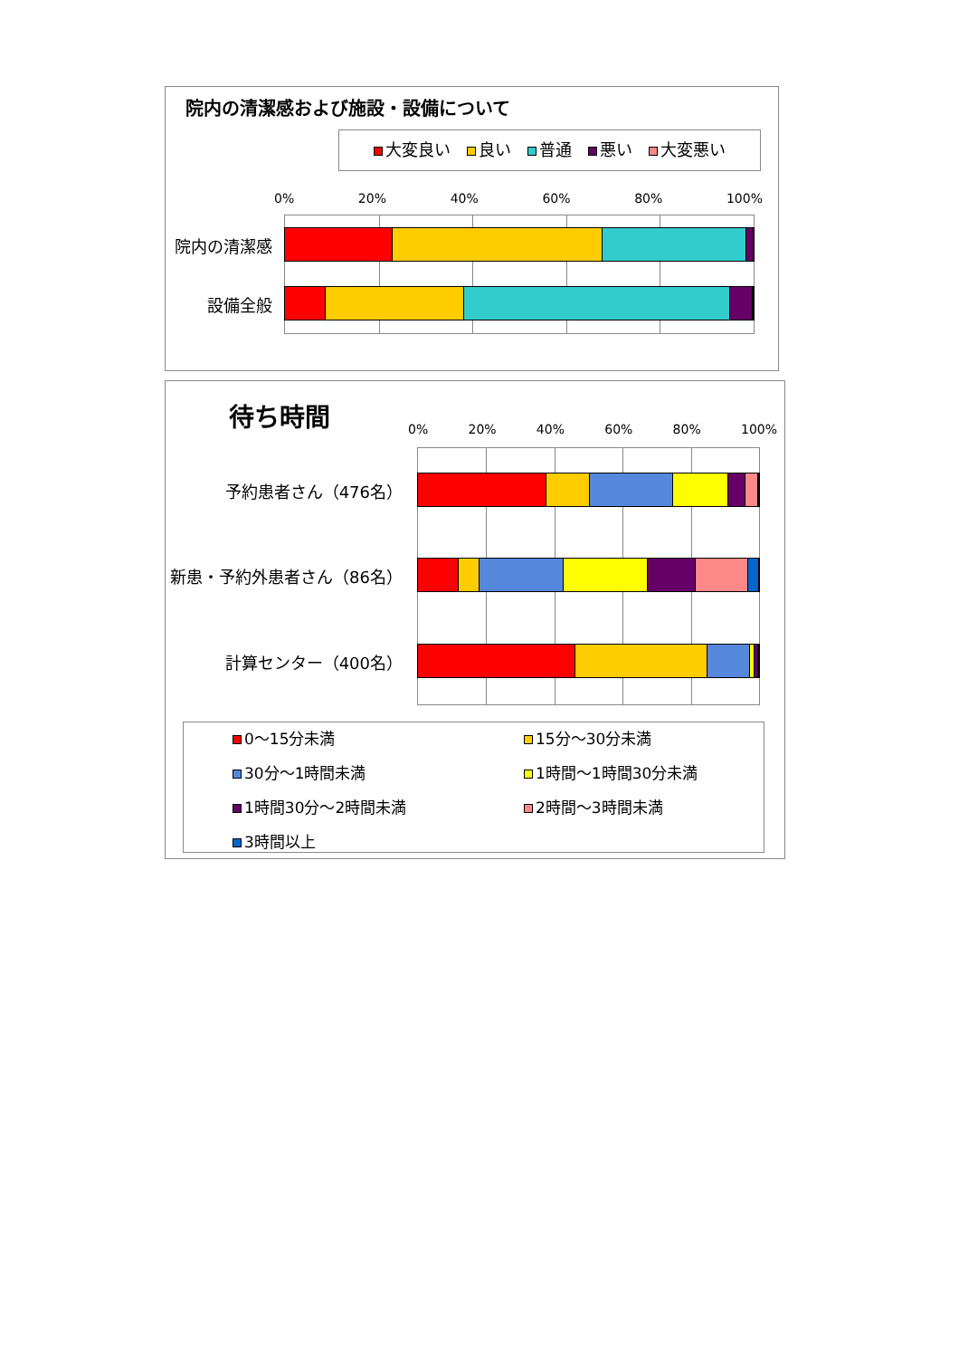院内の清潔感および施設・設備について
大変良い　 良い　 普通　 悪い　 大変悪い
0% 20% 40% 60% 80% 100%
院内の清潔感
設備全般
待ち時間
0% 20% 40% 60% 80% 100%
予約患者さん（476名）
新患・予約外患者さん（86名）
計算センター（400名）
0～15分未満
15分～30分未満
30分～1時間未満
1時間～1時間30分未満
1時間30分～2時間未満
2時間～3時間未満
3時間以上